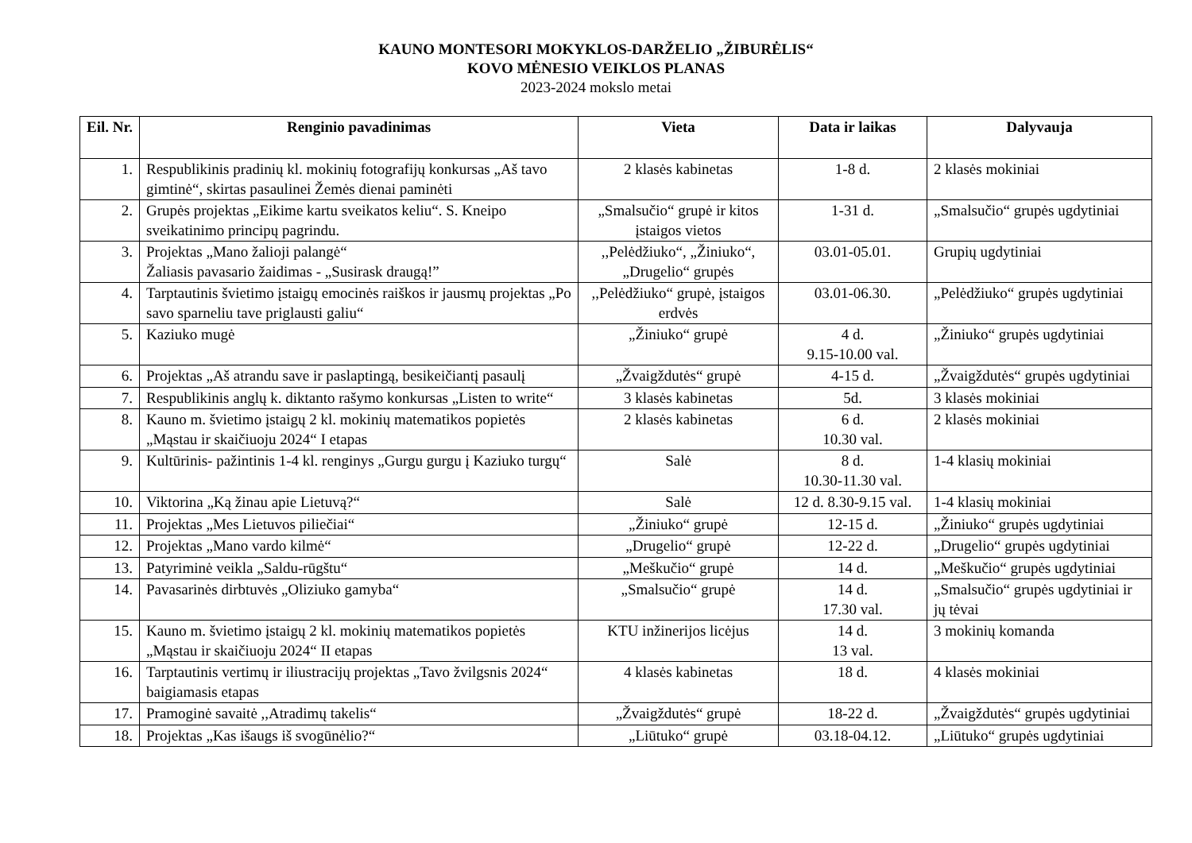KAUNO MONTESORI MOKYKLOS-DARŽELIO „ŽIBURĖLIS“KOVO MĖNESIO VEIKLOS PLANAS
2023-2024 mokslo metai
| Eil. Nr. | Renginio pavadinimas | Vieta | Data ir laikas | Dalyvauja |
| --- | --- | --- | --- | --- |
| 1. | Respublikinis pradinių kl. mokinių fotografijų konkursas „Aš tavo gimtinė“, skirtas pasaulinei Žemės dienai paminėti | 2 klasės kabinetas | 1-8 d. | 2 klasės mokiniai |
| 2. | Grupės projektas „Eikime kartu sveikatos keliu“. S. Kneipo sveikatinimo principų pagrindu. | „Smalsučio“ grupė ir kitos įstaigos vietos | 1-31 d. | „Smalsučio“ grupės ugdytiniai |
| 3. | Projektas „Mano žalioji palangė“ Žaliasis pavasario žaidimas - „Susirask draugą!” | ,,Pelėdžiuko“, „Žiniuko“, „Drugelio“ grupės | 03.01-05.01. | Grupių ugdytiniai |
| 4. | Tarptautinis švietimo įstaigų emocinės raiškos ir jausmų projektas „Po savo sparneliu tave priglausti galiu“ | ,,Pelėdžiuko“ grupė, įstaigos erdvės | 03.01-06.30. | „Pelėdžiuko“ grupės ugdytiniai |
| 5. | Kaziuko mugė | „Žiniuko“ grupė | 4 d. 9.15-10.00 val. | „Žiniuko“ grupės ugdytiniai |
| 6. | Projektas „Aš atrandu save ir paslaptingą, besikeičiantį pasaulį | „Žvaigždutės“ grupė | 4-15 d. | „Žvaigždutės“ grupės ugdytiniai |
| 7. | Respublikinis anglų k. diktanto rašymo konkursas „Listen to write“ | 3 klasės kabinetas | 5d. | 3 klasės mokiniai |
| 8. | Kauno m. švietimo įstaigų 2 kl. mokinių matematikos popietės „Mąstau ir skaičiuoju 2024“ I etapas | 2 klasės kabinetas | 6 d. 10.30 val. | 2 klasės mokiniai |
| 9. | Kultūrinis- pažintinis 1-4 kl. renginys „Gurgu gurgu į Kaziuko turgų“ | Salė | 8 d. 10.30-11.30 val. | 1-4 klasių mokiniai |
| 10. | Viktorina „Ką žinau apie Lietuvą?“ | Salė | 12 d. 8.30-9.15 val. | 1-4 klasių mokiniai |
| 11. | Projektas „Mes Lietuvos piliečiai“ | „Žiniuko“ grupė | 12-15 d. | „Žiniuko“ grupės ugdytiniai |
| 12. | Projektas „Mano vardo kilmė“ | „Drugelio“ grupė | 12-22 d. | „Drugelio“ grupės ugdytiniai |
| 13. | Patyriminė veikla „Saldu-rūgštu“ | „Meškučio“ grupė | 14 d. | „Meškučio“ grupės ugdytiniai |
| 14. | Pavasarinės dirbtuvės „Oliziuko gamyba“ | „Smalsučio“ grupė | 14 d. 17.30 val. | „Smalsučio“ grupės ugdytiniai ir jų tėvai |
| 15. | Kauno m. švietimo įstaigų 2 kl. mokinių matematikos popietės „Mąstau ir skaičiuoju 2024“ II etapas | KTU inžinerijos licėjus | 14 d. 13 val. | 3 mokinių komanda |
| 16. | Tarptautinis vertimų ir iliustracijų projektas „Tavo žvilgsnis 2024“ baigiamasis etapas | 4 klasės kabinetas | 18 d. | 4 klasės mokiniai |
| 17. | Pramoginė savaitė ,,Atradimų takelis“ | „Žvaigždutės“ grupė | 18-22 d. | „Žvaigždutės“ grupės ugdytiniai |
| 18. | Projektas „Kas išaugs iš svogūnėlio?“ | „Liūtuko“ grupė | 03.18-04.12. | „Liūtuko“ grupės ugdytiniai |